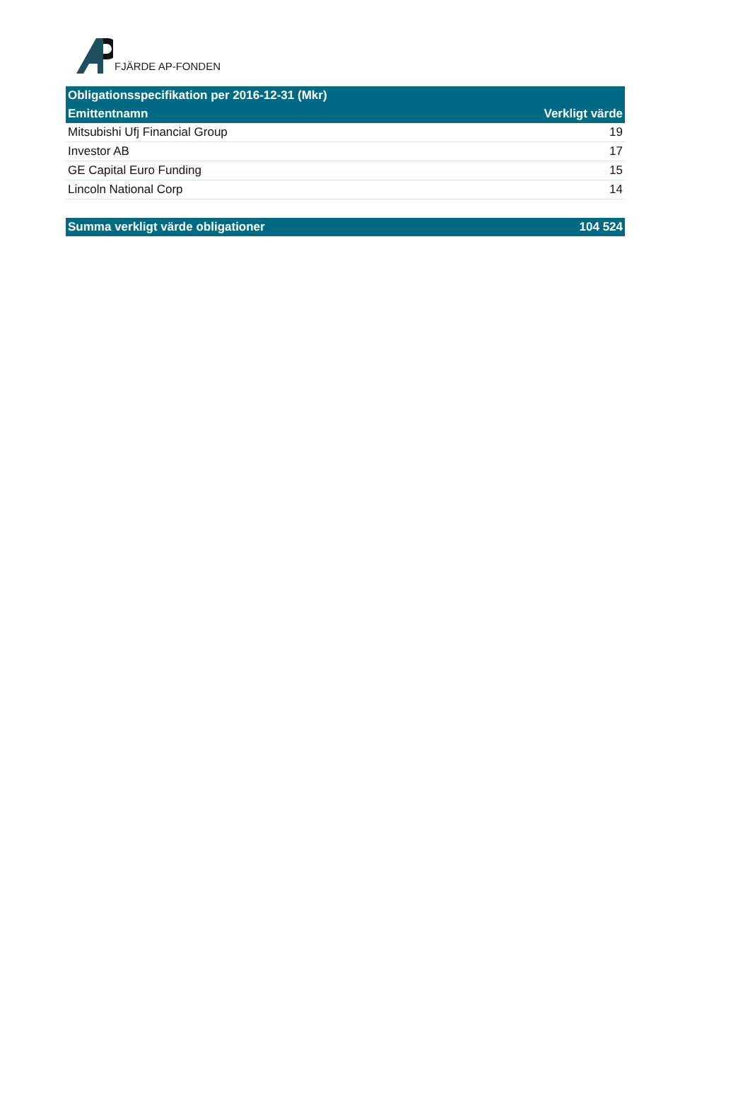FJÄRDE AP-FONDEN
| Obligationsspecifikation per 2016-12-31 (Mkr) | |
| --- | --- |
| Emittentnamn | Verkligt värde |
| Mitsubishi Ufj Financial Group | 19 |
| Investor AB | 17 |
| GE Capital Euro Funding | 15 |
| Lincoln National Corp | 14 |
| Summa verkligt värde obligationer | 104 524 |